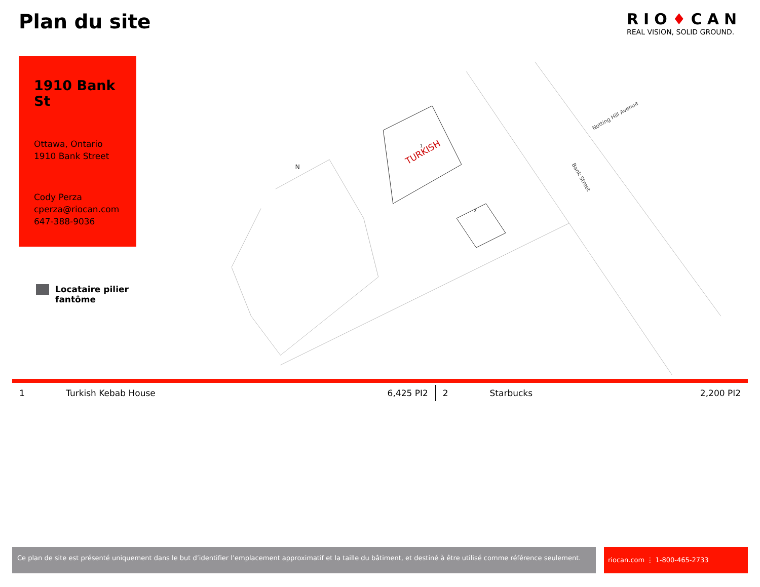Plan du site
RIO♦CAN
REAL VISION, SOLID GROUND.
1910 Bank St
Ottawa, Ontario
1910 Bank Street
Cody Perza
cperza@riocan.com
647-388-9036
Locataire pilier
fantôme
N
TURKISH
Bank Street
Notting Hill Avenue
1
2
| 1 | Turkish Kebab House | 6,425 PI2 | 2 | Starbucks | 2,200 PI2 |
Ce plan de site est présenté uniquement dans le but d’identifier l’emplacement approximatif et la taille du bâtiment, et destiné à être utilisé comme référence seulement.
riocan.com ⋮ 1-800-465-2733